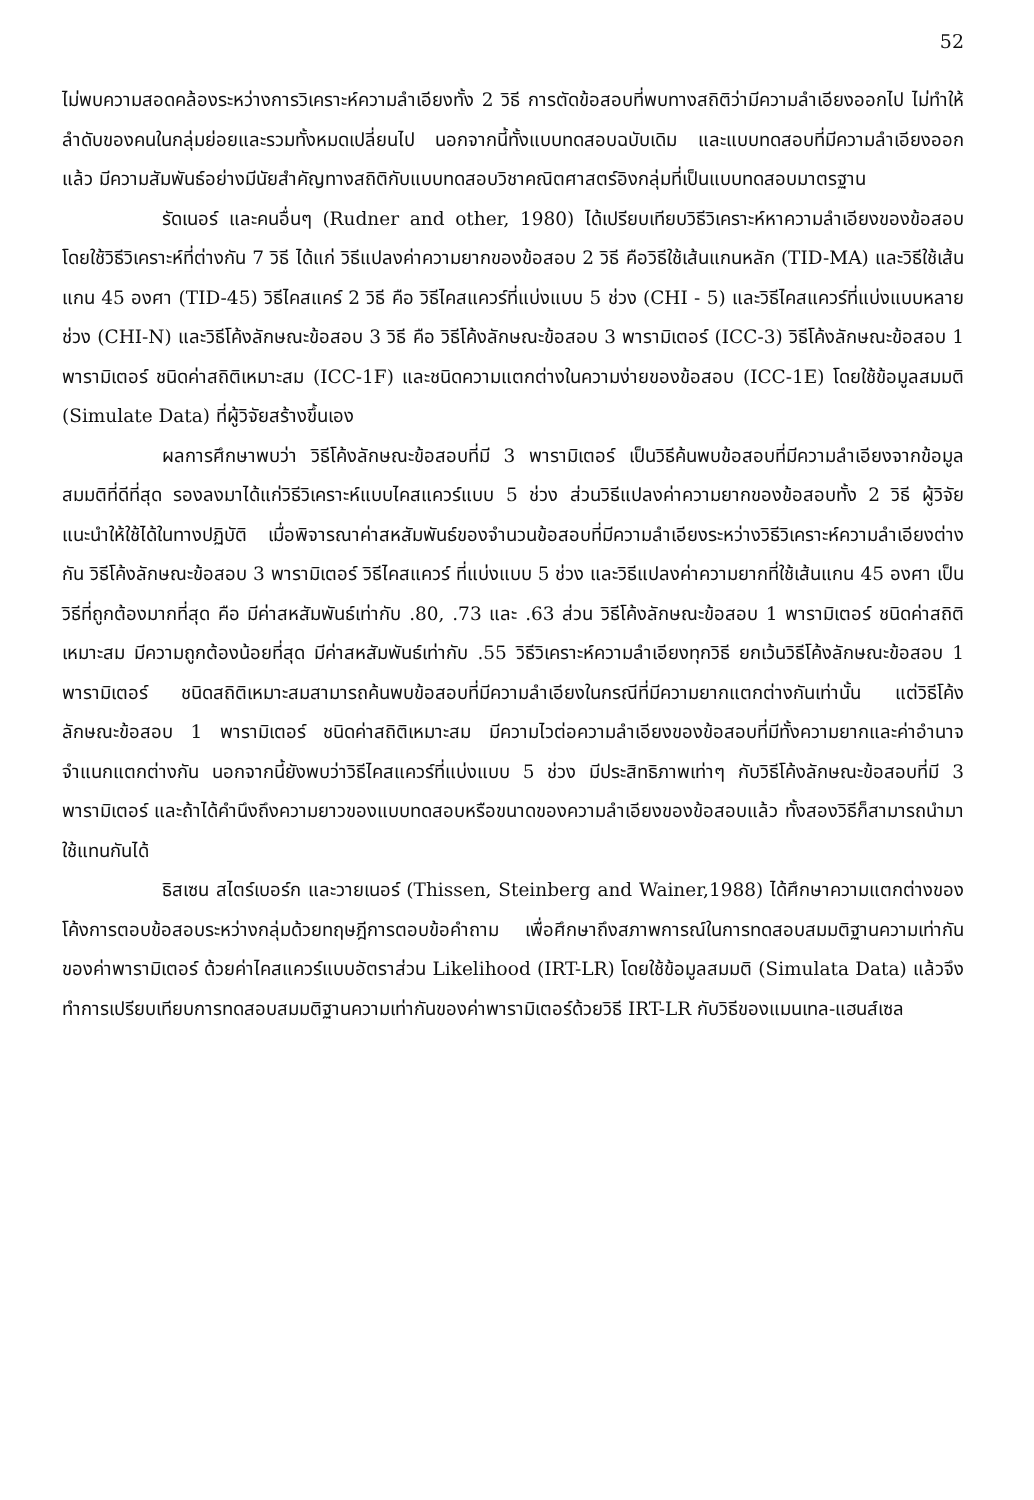52
ไม่พบความสอดคล้องระหว่างการวิเคราะห์ความลำเอียงทั้ง 2 วิธี การตัดข้อสอบที่พบทางสถิติว่ามีความลำเอียงออกไป ไม่ทำให้ลำดับของคนในกลุ่มย่อยและรวมทั้งหมดเปลี่ยนไป นอกจากนี้ทั้งแบบทดสอบฉบับเดิม และแบบทดสอบที่มีความลำเอียงออกแล้ว มีความสัมพันธ์อย่างมีนัยสำคัญทางสถิติกับแบบทดสอบวิชาคณิตศาสตร์อิงกลุ่มที่เป็นแบบทดสอบมาตรฐาน
รัดเนอร์ และคนอื่นๆ (Rudner and other, 1980) ได้เปรียบเทียบวิธีวิเคราะห์หาความลำเอียงของข้อสอบ โดยใช้วิธีวิเคราะห์ที่ต่างกัน 7 วิธี ได้แก่ วิธีแปลงค่าความยากของข้อสอบ 2 วิธี คือวิธีใช้เส้นแกนหลัก (TID-MA) และวิธีใช้เส้นแกน 45 องศา (TID-45) วิธีไคสแคร์ 2 วิธี คือ วิธีไคสแควร์ที่แบ่งแบบ 5 ช่วง (CHI - 5) และวิธีไคสแควร์ที่แบ่งแบบหลายช่วง (CHI-N) และวิธีโค้งลักษณะข้อสอบ 3 วิธี คือ วิธีโค้งลักษณะข้อสอบ 3 พารามิเตอร์ (ICC-3) วิธีโค้งลักษณะข้อสอบ 1 พารามิเตอร์ ชนิดค่าสถิติเหมาะสม (ICC-1F) และชนิดความแตกต่างในความง่ายของข้อสอบ (ICC-1E) โดยใช้ข้อมูลสมมติ (Simulate Data) ที่ผู้วิจัยสร้างขึ้นเอง
ผลการศึกษาพบว่า วิธีโค้งลักษณะข้อสอบที่มี 3 พารามิเตอร์ เป็นวิธีค้นพบข้อสอบที่มีความลำเอียงจากข้อมูลสมมติที่ดีที่สุด รองลงมาได้แก่วิธีวิเคราะห์แบบไคสแควร์แบบ 5 ช่วง ส่วนวิธีแปลงค่าความยากของข้อสอบทั้ง 2 วิธี ผู้วิจัยแนะนำให้ใช้ได้ในทางปฏิบัติ เมื่อพิจารณาค่าสหสัมพันธ์ของจำนวนข้อสอบที่มีความลำเอียงระหว่างวิธีวิเคราะห์ความลำเอียงต่างกัน วิธีโค้งลักษณะข้อสอบ 3 พารามิเตอร์ วิธีไคสแควร์ ที่แบ่งแบบ 5 ช่วง และวิธีแปลงค่าความยากที่ใช้เส้นแกน 45 องศา เป็นวิธีที่ถูกต้องมากที่สุด คือ มีค่าสหสัมพันธ์เท่ากับ .80, .73 และ .63 ส่วน วิธีโค้งลักษณะข้อสอบ 1 พารามิเตอร์ ชนิดค่าสถิติเหมาะสม มีความถูกต้องน้อยที่สุด มีค่าสหสัมพันธ์เท่ากับ .55 วิธีวิเคราะห์ความลำเอียงทุกวิธี ยกเว้นวิธีโค้งลักษณะข้อสอบ 1 พารามิเตอร์ ชนิดสถิติเหมาะสมสามารถค้นพบข้อสอบที่มีความลำเอียงในกรณีที่มีความยากแตกต่างกันเท่านั้น แต่วิธีโค้งลักษณะข้อสอบ 1 พารามิเตอร์ ชนิดค่าสถิติเหมาะสม มีความไวต่อความลำเอียงของข้อสอบที่มีทั้งความยากและค่าอำนาจจำแนกแตกต่างกัน นอกจากนี้ยังพบว่าวิธีไคสแควร์ที่แบ่งแบบ 5 ช่วง มีประสิทธิภาพเท่าๆ กับวิธีโค้งลักษณะข้อสอบที่มี 3 พารามิเตอร์ และถ้าได้คำนึงถึงความยาวของแบบทดสอบหรือขนาดของความลำเอียงของข้อสอบแล้ว ทั้งสองวิธีก็สามารถนำมาใช้แทนกันได้
ธิสเซน สไตร์เบอร์ก และวายเนอร์ (Thissen, Steinberg and Wainer,1988) ได้ศึกษาความแตกต่างของโค้งการตอบข้อสอบระหว่างกลุ่มด้วยทฤษฎีการตอบข้อคำถาม เพื่อศึกษาถึงสภาพการณ์ในการทดสอบสมมติฐานความเท่ากันของค่าพารามิเตอร์ ด้วยค่าไคสแควร์แบบอัตราส่วน Likelihood (IRT-LR) โดยใช้ข้อมูลสมมติ (Simulata Data) แล้วจึงทำการเปรียบเทียบการทดสอบสมมติฐานความเท่ากันของค่าพารามิเตอร์ด้วยวิธี IRT-LR กับวิธีของแมนเทล-แฮนส์เซล